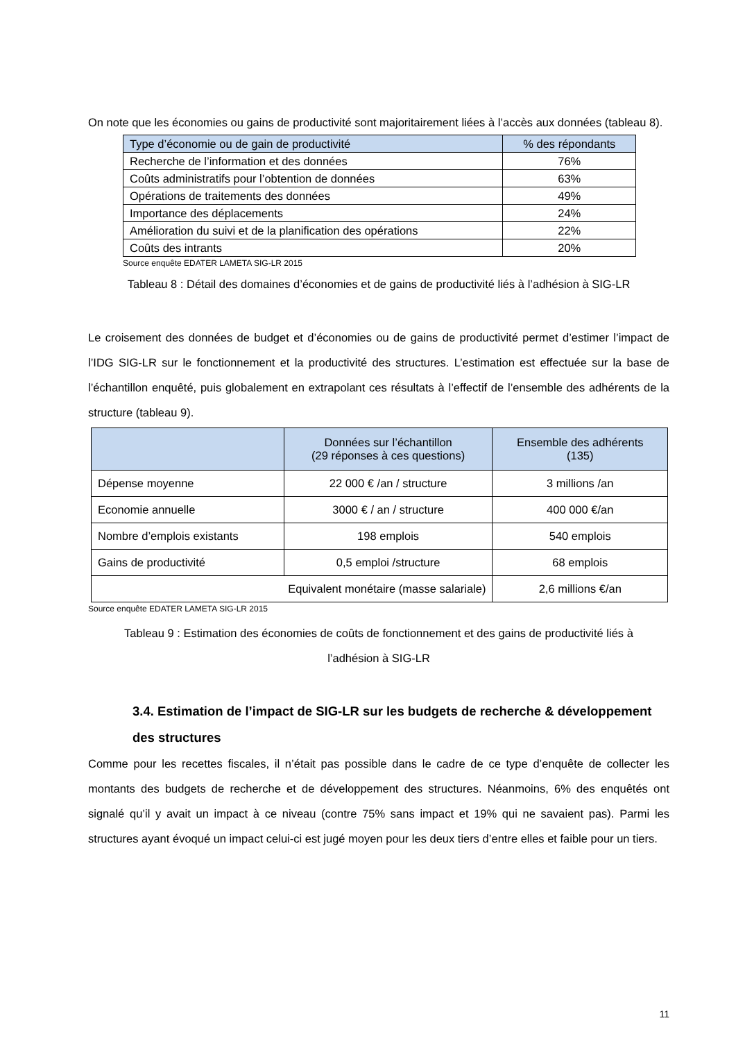On note que les économies ou gains de productivité sont majoritairement liées à l’accès aux données (tableau 8).
| Type d’économie ou de gain de productivité | % des répondants |
| --- | --- |
| Recherche de l’information et des données | 76% |
| Coûts administratifs pour l’obtention de données | 63% |
| Opérations de traitements des données | 49% |
| Importance des déplacements | 24% |
| Amélioration du suivi et de la planification des opérations | 22% |
| Coûts des intrants | 20% |
Source enquête EDATER LAMETA SIG-LR 2015
Tableau 8 : Détail des domaines d’économies et de gains de productivité liés à l’adhésion à SIG-LR
Le croisement des données de budget et d’économies ou de gains de productivité permet d’estimer l’impact de l’IDG SIG-LR sur le fonctionnement et la productivité des structures. L’estimation est effectuée sur la base de l’échantillon enquêté, puis globalement en extrapolant ces résultats à l’effectif de l’ensemble des adhérents de la structure (tableau 9).
| | Données sur l’échantillon (29 réponses à ces questions) | Ensemble des adhérents (135) |
| --- | --- | --- |
| Dépense moyenne | 22 000 € /an / structure | 3 millions /an |
| Economie annuelle | 3000 € / an / structure | 400 000 €/an |
| Nombre d’emplois existants | 198 emplois | 540 emplois |
| Gains de productivité | 0,5 emploi /structure | 68 emplois |
| Equivalent monétaire (masse salariale) | | 2,6 millions €/an |
Source enquête EDATER LAMETA SIG-LR 2015
Tableau 9 : Estimation des économies de coûts de fonctionnement et des gains de productivité liés à
l’adhésion à SIG-LR
3.4. Estimation de l’impact de SIG-LR sur les budgets de recherche & développement des structures
Comme pour les recettes fiscales, il n’était pas possible dans le cadre de ce type d’enquête de collecter les montants des budgets de recherche et de développement des structures. Néanmoins, 6% des enquêtés ont signalé qu’il y avait un impact à ce niveau (contre 75% sans impact et 19% qui ne savaient pas). Parmi les structures ayant évoqué un impact celui-ci est jugé moyen pour les deux tiers d’entre elles et faible pour un tiers.
11